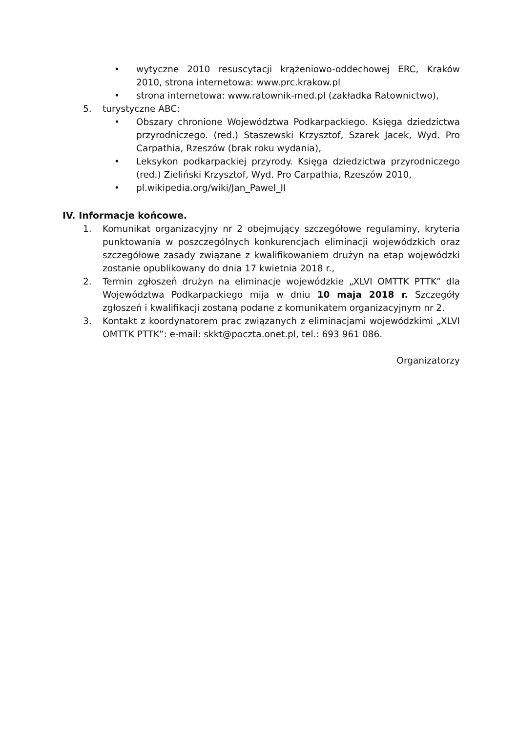• wytyczne 2010 resuscytacji krążeniowo-oddechowej ERC, Kraków 2010, strona internetowa: www.prc.krakow.pl
• strona internetowa: www.ratownik-med.pl (zakładka Ratownictwo),
5. turystyczne ABC:
• Obszary chronione Województwa Podkarpackiego. Księga dziedzictwa przyrodniczego. (red.) Staszewski Krzysztof, Szarek Jacek, Wyd. Pro Carpathia, Rzeszów (brak roku wydania),
• Leksykon podkarpackiej przyrody. Księga dziedzictwa przyrodniczego (red.) Zieliński Krzysztof, Wyd. Pro Carpathia, Rzeszów 2010,
• pl.wikipedia.org/wiki/Jan_Pawel_II
IV. Informacje końcowe.
1. Komunikat organizacyjny nr 2 obejmujący szczegółowe regulaminy, kryteria punktowania w poszczególnych konkurencjach eliminacji wojewódzkich oraz szczegółowe zasady związane z kwalifikowaniem drużyn na etap wojewódzki zostanie opublikowany do dnia 17 kwietnia 2018 r.,
2. Termin zgłoszeń drużyn na eliminacje wojewódzkie „XLVI OMTTK PTTK” dla Województwa Podkarpackiego mija w dniu 10 maja 2018 r. Szczegóły zgłoszeń i kwalifikacji zostaną podane z komunikatem organizacyjnym nr 2.
3. Kontakt z koordynatorem prac związanych z eliminacjami wojewódzkimi „XLVI OMTTK PTTK”: e-mail: skkt@poczta.onet.pl, tel.: 693 961 086.
Organizatorzy